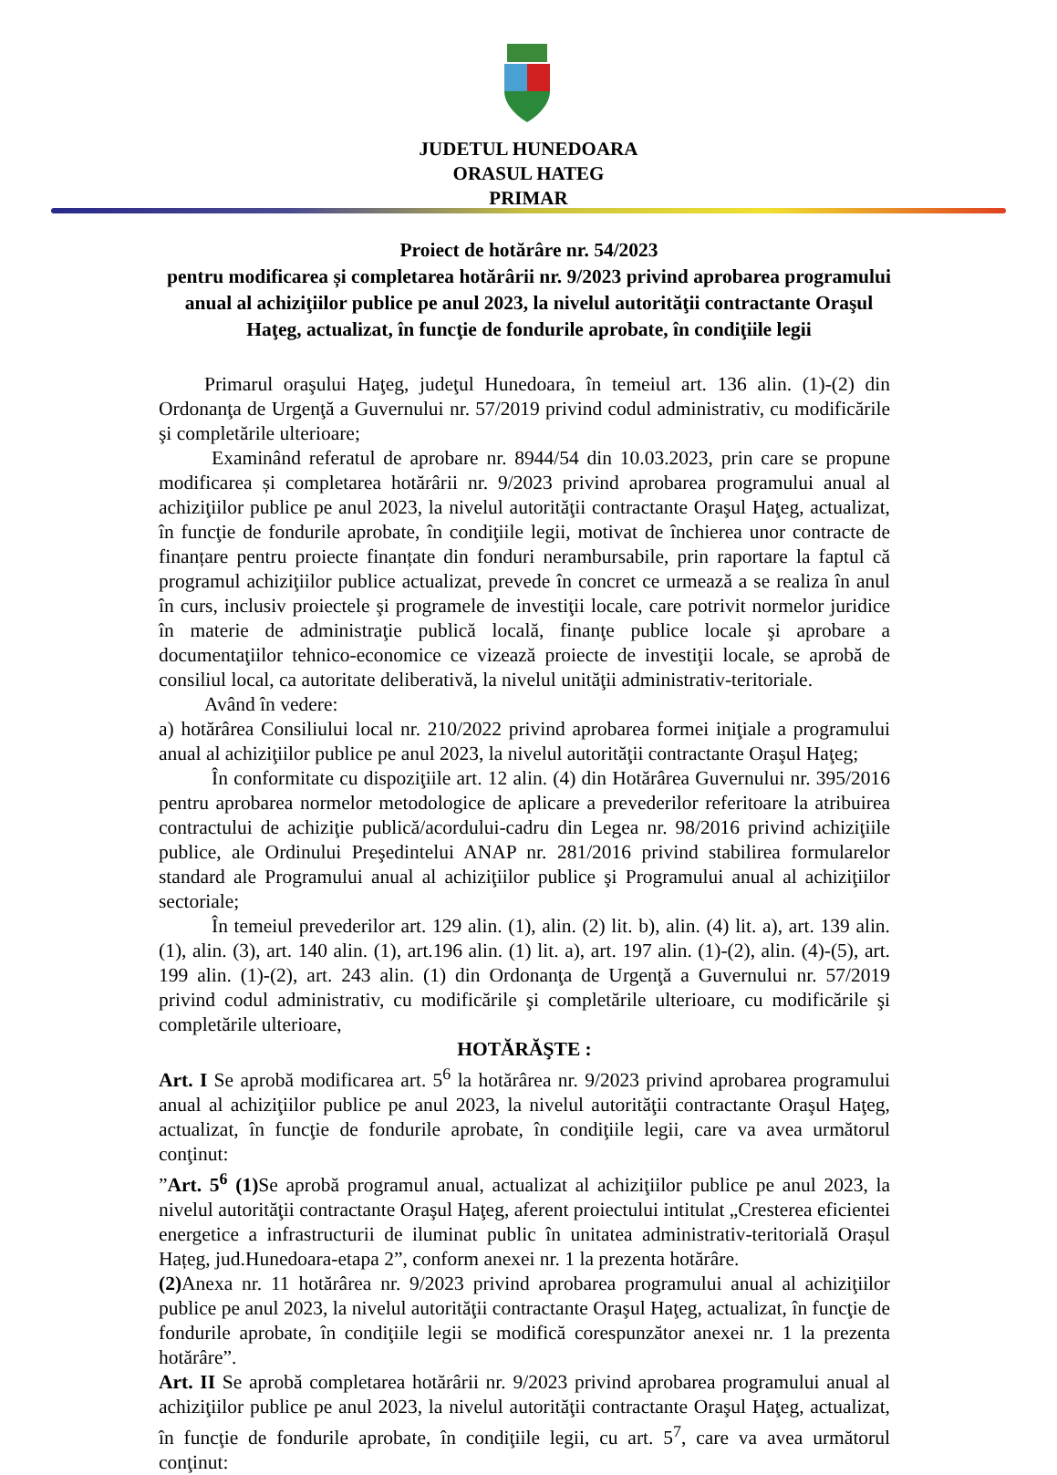JUDETUL HUNEDOARA
ORASUL HATEG
PRIMAR
Proiect de hotărâre nr. 54/2023
pentru modificarea și completarea hotărârii nr. 9/2023 privind aprobarea programului anual al achiziţiilor publice pe anul 2023, la nivelul autorităţii contractante Oraşul Haţeg, actualizat, în funcţie de fondurile aprobate, în condiţiile legii
Primarul oraşului Haţeg, judeţul Hunedoara, în temeiul art. 136 alin. (1)-(2) din Ordonanţa de Urgenţă a Guvernului nr. 57/2019 privind codul administrativ, cu modificările şi completările ulterioare;
Examinând referatul de aprobare nr. 8944/54 din 10.03.2023, prin care se propune modificarea și completarea hotărârii nr. 9/2023 privind aprobarea programului anual al achiziţiilor publice pe anul 2023, la nivelul autorităţii contractante Oraşul Haţeg, actualizat, în funcţie de fondurile aprobate, în condiţiile legii, motivat de închierea unor contracte de finanțare pentru proiecte finanțate din fonduri nerambursabile, prin raportare la faptul că programul achiziţiilor publice actualizat, prevede în concret ce urmează a se realiza în anul în curs, inclusiv proiectele şi programele de investiţii locale, care potrivit normelor juridice în materie de administraţie publică locală, finanţe publice locale şi aprobare a documentaţiilor tehnico-economice ce vizează proiecte de investiţii locale, se aprobă de consiliul local, ca autoritate deliberativă, la nivelul unităţii administrativ-teritoriale.
Având în vedere:
a) hotărârea Consiliului local nr. 210/2022 privind aprobarea formei iniţiale a programului anual al achiziţiilor publice pe anul 2023, la nivelul autorităţii contractante Oraşul Haţeg;
În conformitate cu dispoziţiile art. 12 alin. (4) din Hotărârea Guvernului nr. 395/2016 pentru aprobarea normelor metodologice de aplicare a prevederilor referitoare la atribuirea contractului de achiziţie publică/acordului-cadru din Legea nr. 98/2016 privind achiziţiile publice, ale Ordinului Preşedintelui ANAP nr. 281/2016 privind stabilirea formularelor standard ale Programului anual al achiziţiilor publice şi Programului anual al achiziţiilor sectoriale;
În temeiul prevederilor art. 129 alin. (1), alin. (2) lit. b), alin. (4) lit. a), art. 139 alin. (1), alin. (3), art. 140 alin. (1), art.196 alin. (1) lit. a), art. 197 alin. (1)-(2), alin. (4)-(5), art. 199 alin. (1)-(2), art. 243 alin. (1) din Ordonanţa de Urgenţă a Guvernului nr. 57/2019 privind codul administrativ, cu modificările şi completările ulterioare, cu modificările şi completările ulterioare,
HOTĂRĂŞTE :
Art. I Se aprobă modificarea art. 5<sup>6</sup> la hotărârea nr. 9/2023 privind aprobarea programului anual al achiziţiilor publice pe anul 2023, la nivelul autorităţii contractante Oraşul Haţeg, actualizat, în funcţie de fondurile aprobate, în condiţiile legii, care va avea următorul conţinut:
”Art. 5<sup>6</sup> (1) Se aprobă programul anual, actualizat al achiziţiilor publice pe anul 2023, la nivelul autorităţii contractante Oraşul Haţeg, aferent proiectului intitulat „Cresterea eficientei energetice a infrastructurii de iluminat public în unitatea administrativ-teritorială Orașul Hațeg, jud.Hunedoara-etapa 2”, conform anexei nr. 1 la prezenta hotărâre.
(2) Anexa nr. 11 hotărârea nr. 9/2023 privind aprobarea programului anual al achiziţiilor publice pe anul 2023, la nivelul autorităţii contractante Oraşul Haţeg, actualizat, în funcţie de fondurile aprobate, în condiţiile legii se modifică corespunzător anexei nr. 1 la prezenta hotărâre”.
Art. II Se aprobă completarea hotărârii nr. 9/2023 privind aprobarea programului anual al achiziţiilor publice pe anul 2023, la nivelul autorităţii contractante Oraşul Haţeg, actualizat, în funcţie de fondurile aprobate, în condiţiile legii, cu art. 5<sup>7</sup>, care va avea următorul conţinut: